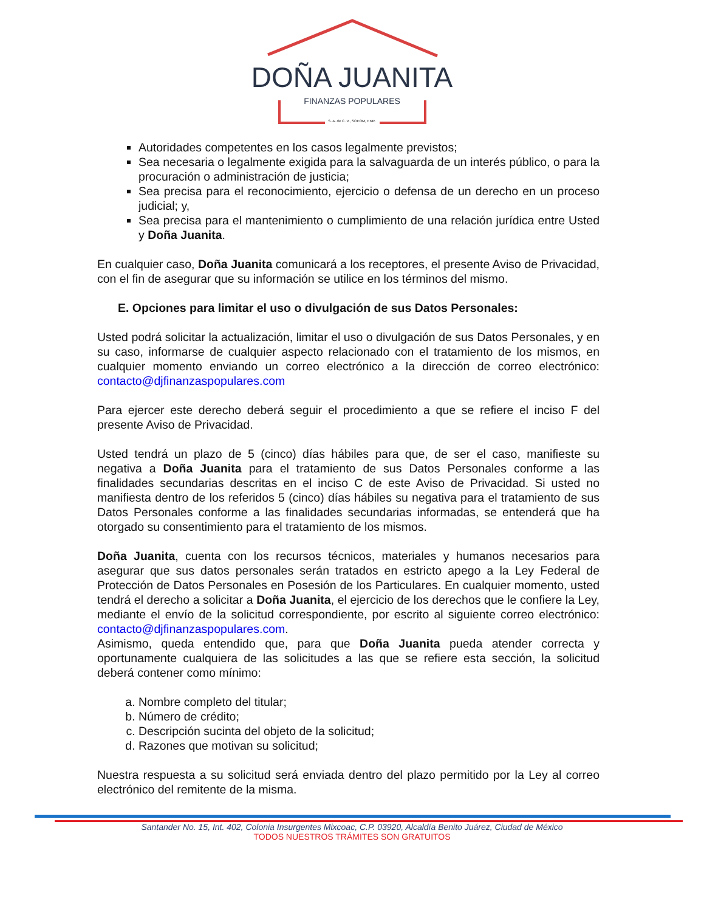DOÑA JUANITA
FINANZAS POPULARES
S. A. de C. V., SOFOM, ENR.
Autoridades competentes en los casos legalmente previstos;
Sea necesaria o legalmente exigida para la salvaguarda de un interés público, o para la procuración o administración de justicia;
Sea precisa para el reconocimiento, ejercicio o defensa de un derecho en un proceso judicial; y,
Sea precisa para el mantenimiento o cumplimiento de una relación jurídica entre Usted y Doña Juanita.
En cualquier caso, Doña Juanita comunicará a los receptores, el presente Aviso de Privacidad, con el fin de asegurar que su información se utilice en los términos del mismo.
E. Opciones para limitar el uso o divulgación de sus Datos Personales:
Usted podrá solicitar la actualización, limitar el uso o divulgación de sus Datos Personales, y en su caso, informarse de cualquier aspecto relacionado con el tratamiento de los mismos, en cualquier momento enviando un correo electrónico a la dirección de correo electrónico: contacto@djfinanzaspopulares.com
Para ejercer este derecho deberá seguir el procedimiento a que se refiere el inciso F del presente Aviso de Privacidad.
Usted tendrá un plazo de 5 (cinco) días hábiles para que, de ser el caso, manifieste su negativa a Doña Juanita para el tratamiento de sus Datos Personales conforme a las finalidades secundarias descritas en el inciso C de este Aviso de Privacidad. Si usted no manifiesta dentro de los referidos 5 (cinco) días hábiles su negativa para el tratamiento de sus Datos Personales conforme a las finalidades secundarias informadas, se entenderá que ha otorgado su consentimiento para el tratamiento de los mismos.
Doña Juanita, cuenta con los recursos técnicos, materiales y humanos necesarios para asegurar que sus datos personales serán tratados en estricto apego a la Ley Federal de Protección de Datos Personales en Posesión de los Particulares. En cualquier momento, usted tendrá el derecho a solicitar a Doña Juanita, el ejercicio de los derechos que le confiere la Ley, mediante el envío de la solicitud correspondiente, por escrito al siguiente correo electrónico: contacto@djfinanzaspopulares.com.
Asimismo, queda entendido que, para que Doña Juanita pueda atender correcta y oportunamente cualquiera de las solicitudes a las que se refiere esta sección, la solicitud deberá contener como mínimo:
a. Nombre completo del titular;
b. Número de crédito;
c. Descripción sucinta del objeto de la solicitud;
d. Razones que motivan su solicitud;
Nuestra respuesta a su solicitud será enviada dentro del plazo permitido por la Ley al correo electrónico del remitente de la misma.
Santander No. 15, Int. 402, Colonia Insurgentes Mixcoac, C.P. 03920, Alcaldía Benito Juárez, Ciudad de México
TODOS NUESTROS TRÁMITES SON GRATUITOS